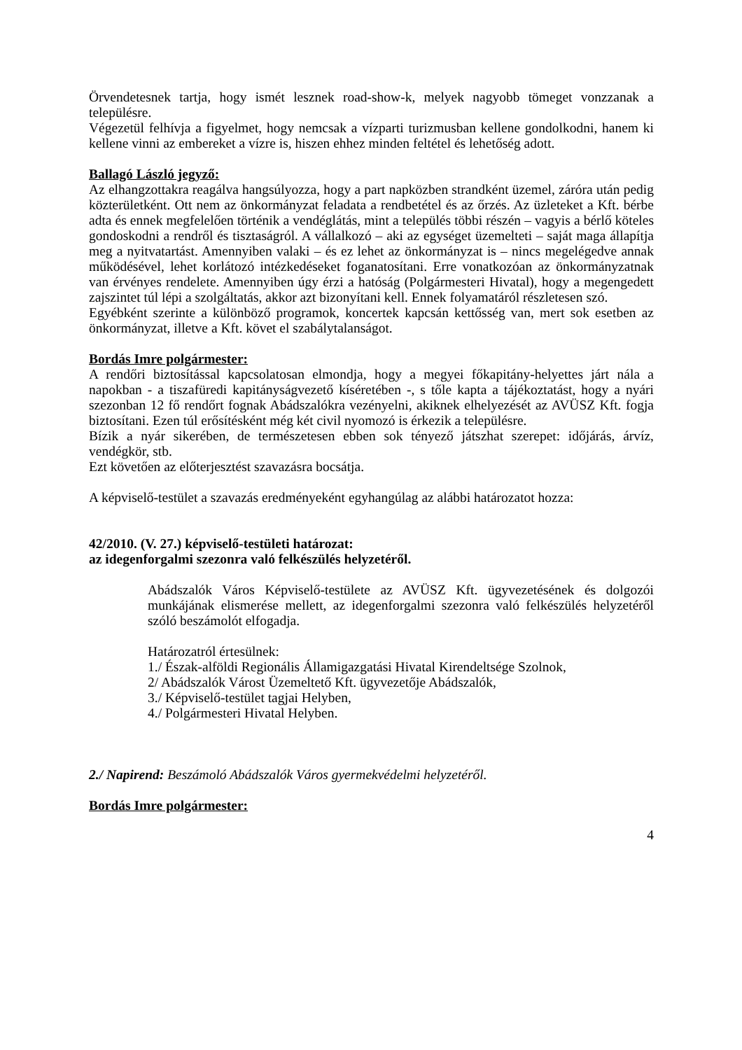Örvendetesnek tartja, hogy ismét lesznek road-show-k, melyek nagyobb tömeget vonzzanak a településre.
Végezetül felhívja a figyelmet, hogy nemcsak a vízparti turizmusban kellene gondolkodni, hanem ki kellene vinni az embereket a vízre is, hiszen ehhez minden feltétel és lehetőség adott.
Ballagó László jegyző:
Az elhangzottakra reagálva hangsúlyozza, hogy a part napközben strandként üzemel, záróra után pedig közterületként. Ott nem az önkormányzat feladata a rendbetétel és az őrzés. Az üzleteket a Kft. bérbe adta és ennek megfelelően történik a vendéglátás, mint a település többi részén – vagyis a bérlő köteles gondoskodni a rendről és tisztaságról. A vállalkozó – aki az egységet üzemelteti – saját maga állapítja meg a nyitvatartást. Amennyiben valaki – és ez lehet az önkormányzat is – nincs megelégedve annak működésével, lehet korlátozó intézkedéseket foganatosítani. Erre vonatkozóan az önkormányzatnak van érvényes rendelete. Amennyiben úgy érzi a hatóság (Polgármesteri Hivatal), hogy a megengedett zajszintet túl lépi a szolgáltatás, akkor azt bizonyítani kell. Ennek folyamatáról részletesen szó.
Egyébként szerinte a különböző programok, koncertek kapcsán kettősség van, mert sok esetben az önkormányzat, illetve a Kft. követ el szabálytalanságot.
Bordás Imre polgármester:
A rendőri biztosítással kapcsolatosan elmondja, hogy a megyei főkapitány-helyettes járt nála a napokban - a tiszafüredi kapitányságvezető kíséretében -, s tőle kapta a tájékoztatást, hogy a nyári szezonban 12 fő rendőrt fognak Abádszalókra vezényelni, akiknek elhelyezését az AVÜSZ Kft. fogja biztosítani. Ezen túl erősítésként még két civil nyomozó is érkezik a településre.
Bízik a nyár sikerében, de természetesen ebben sok tényező játszhat szerepet: időjárás, árvíz, vendégkör, stb.
Ezt követően az előterjesztést szavazásra bocsátja.
A képviselő-testület a szavazás eredményeként egyhangúlag az alábbi határozatot hozza:
42/2010. (V. 27.) képviselő-testületi határozat:
az idegenforgalmi szezonra való felkészülés helyzetéről.
Abádszalók Város Képviselő-testülete az AVÜSZ Kft. ügyvezetésének és dolgozói munkájának elismerése mellett, az idegenforgalmi szezonra való felkészülés helyzetéről szóló beszámolót elfogadja.
Határozatról értesülnek:
1./ Észak-alföldi Regionális Államigazgatási Hivatal Kirendeltsége Szolnok,
2/ Abádszalók Várost Üzemeltető Kft. ügyvezetője Abádszalók,
3./ Képviselő-testület tagjai Helyben,
4./ Polgármesteri Hivatal Helyben.
2./ Napirend: Beszámoló Abádszalók Város gyermekvédelmi helyzetéről.
Bordás Imre polgármester:
4